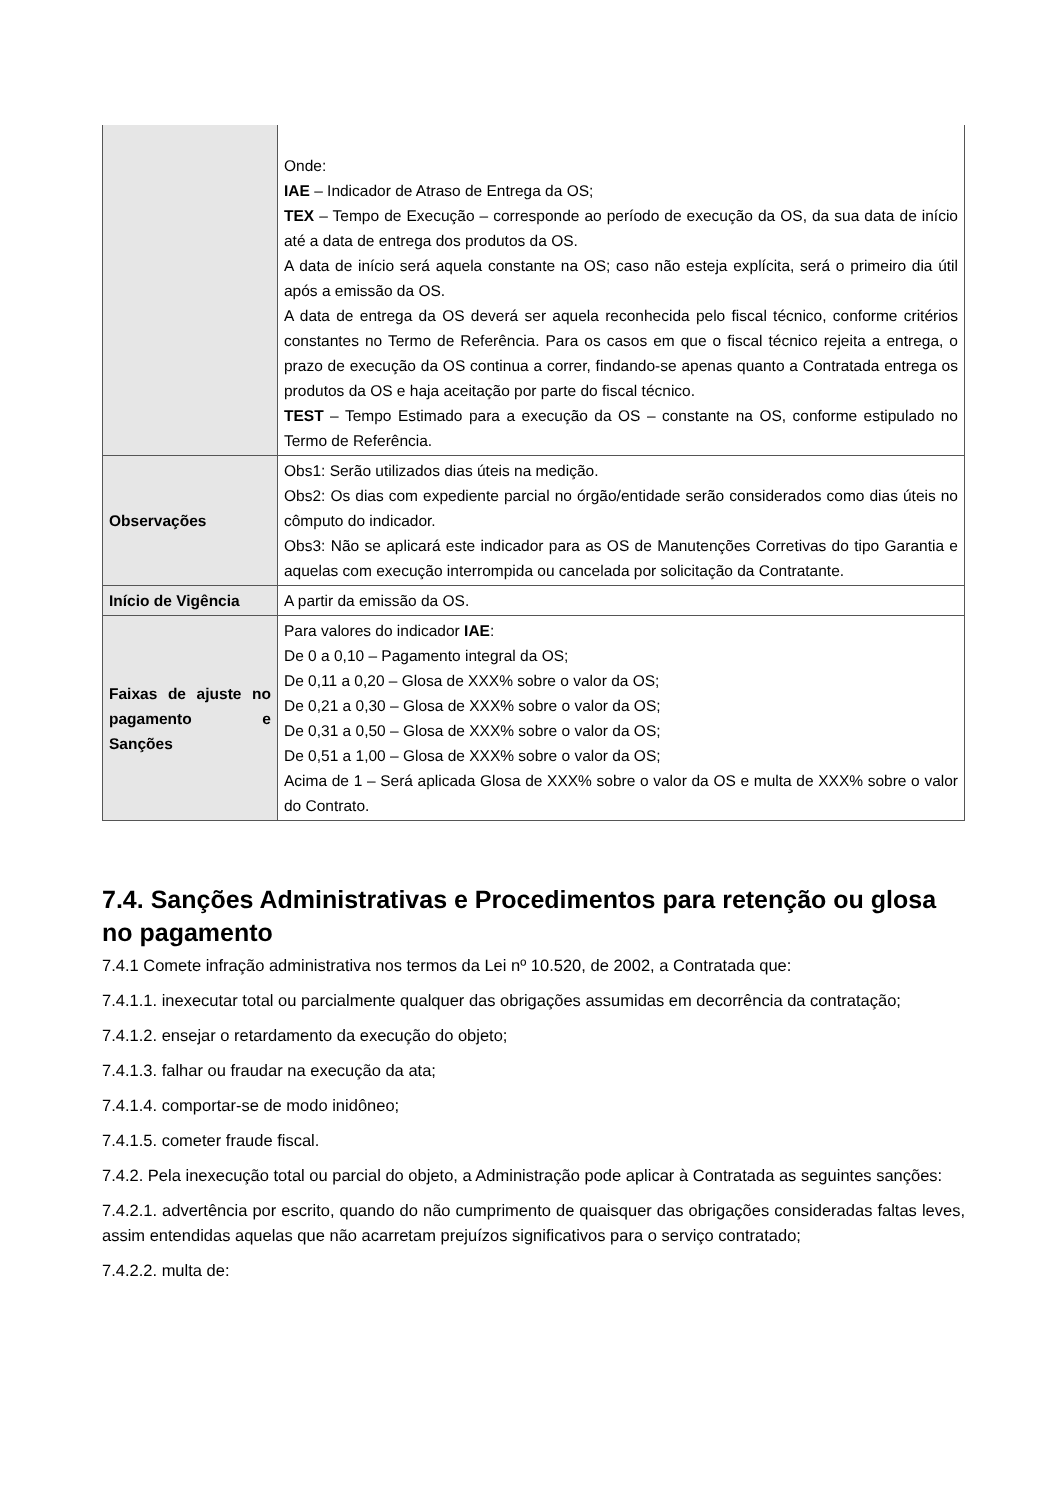| | Onde: IAE – Indicador de Atraso de Entrega da OS; TEX – Tempo de Execução – corresponde ao período de execução da OS, da sua data de início até a data de entrega dos produtos da OS. A data de início será aquela constante na OS; caso não esteja explícita, será o primeiro dia útil após a emissão da OS. A data de entrega da OS deverá ser aquela reconhecida pelo fiscal técnico, conforme critérios constantes no Termo de Referência. Para os casos em que o fiscal técnico rejeita a entrega, o prazo de execução da OS continua a correr, findando-se apenas quanto a Contratada entrega os produtos da OS e haja aceitação por parte do fiscal técnico. TEST – Tempo Estimado para a execução da OS – constante na OS, conforme estipulado no Termo de Referência. |
| Observações | Obs1: Serão utilizados dias úteis na medição. Obs2: Os dias com expediente parcial no órgão/entidade serão considerados como dias úteis no cômputo do indicador. Obs3: Não se aplicará este indicador para as OS de Manutenções Corretivas do tipo Garantia e aquelas com execução interrompida ou cancelada por solicitação da Contratante. |
| Início de Vigência | A partir da emissão da OS. |
| Faixas de ajuste no pagamento e Sanções | Para valores do indicador IAE : De 0 a 0,10 – Pagamento integral da OS; De 0,11 a 0,20 – Glosa de XXX% sobre o valor da OS; De 0,21 a 0,30 – Glosa de XXX% sobre o valor da OS; De 0,31 a 0,50 – Glosa de XXX% sobre o valor da OS; De 0,51 a 1,00 – Glosa de XXX% sobre o valor da OS; Acima de 1 – Será aplicada Glosa de XXX% sobre o valor da OS e multa de XXX% sobre o valor do Contrato. |
7.4. Sanções Administrativas e Procedimentos para retenção ou glosa no pagamento
7.4.1 Comete infração administrativa nos termos da Lei nº 10.520, de 2002, a Contratada que:
7.4.1.1. inexecutar total ou parcialmente qualquer das obrigações assumidas em decorrência da contratação;
7.4.1.2. ensejar o retardamento da execução do objeto;
7.4.1.3. falhar ou fraudar na execução da ata;
7.4.1.4. comportar-se de modo inidôneo;
7.4.1.5. cometer fraude fiscal.
7.4.2. Pela inexecução total ou parcial do objeto, a Administração pode aplicar à Contratada as seguintes sanções:
7.4.2.1. advertência por escrito, quando do não cumprimento de quaisquer das obrigações consideradas faltas leves, assim entendidas aquelas que não acarretam prejuízos significativos para o serviço contratado;
7.4.2.2. multa de: